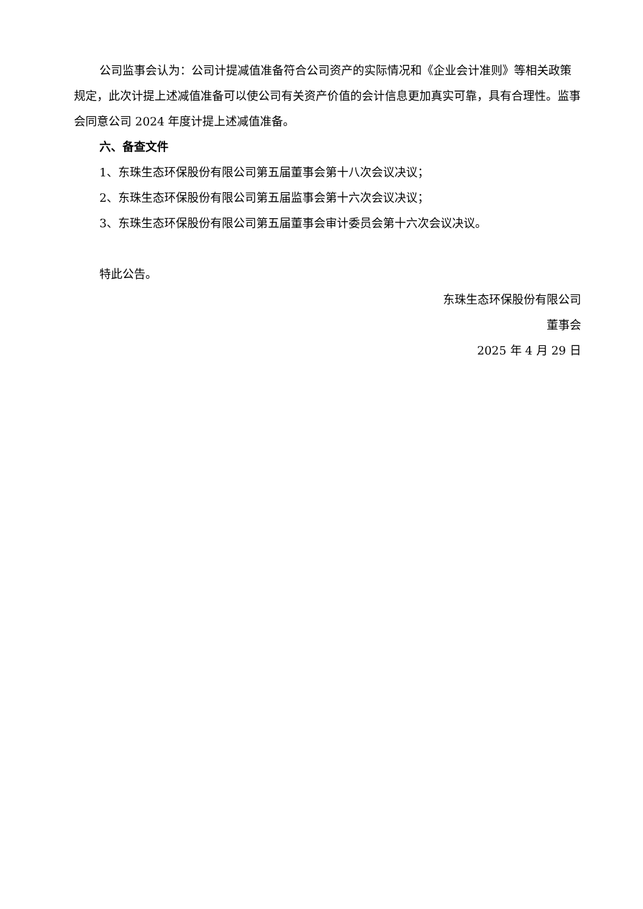公司监事会认为：公司计提减值准备符合公司资产的实际情况和《企业会计准则》等相关政策规定，此次计提上述减值准备可以使公司有关资产价值的会计信息更加真实可靠，具有合理性。监事会同意公司 2024 年度计提上述减值准备。
六、备查文件
1、东珠生态环保股份有限公司第五届董事会第十八次会议决议；
2、东珠生态环保股份有限公司第五届监事会第十六次会议决议；
3、东珠生态环保股份有限公司第五届董事会审计委员会第十六次会议决议。
特此公告。
东珠生态环保股份有限公司
董事会
2025 年 4 月 29 日